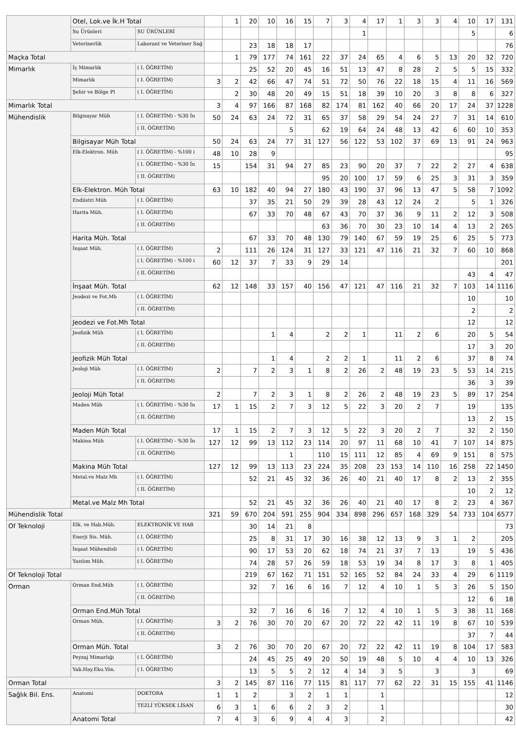| | Otel, Lok.ve İk.H Total | | | 1 | 20 | 10 | 16 | 15 | 7 | 3 | 4 | 17 | 1 | 3 | 3 | 4 | 10 | 17 | 131 |
| | Su Ürünleri | SU ÜRÜNLERİ | | | | | | | | | 1 | | | | | | 5 | | 6 |
| | Veterinerlik | Laborant ve Veteriner Sağ | | | 23 | 18 | 18 | 17 | | | | | | | | | | | 76 |
| Maçka Total | | | | 1 | 79 | 177 | 74 | 161 | 22 | 37 | 24 | 65 | 4 | 6 | 5 | 13 | 20 | 32 | 720 |
| Mimarlık | İç Mimarlık | ( I. ÖĞRETİM) | | | 25 | 52 | 20 | 45 | 16 | 51 | 13 | 47 | 8 | 28 | 2 | 5 | 5 | 15 | 332 |
| | Mimarlık | ( I. ÖĞRETİM) | 3 | 2 | 42 | 66 | 47 | 74 | 51 | 72 | 50 | 76 | 22 | 18 | 15 | 4 | 11 | 16 | 569 |
| | Şehir ve Bölge Pl | ( I. ÖĞRETİM) | | 2 | 30 | 48 | 20 | 49 | 15 | 51 | 18 | 39 | 10 | 20 | 3 | 8 | 8 | 6 | 327 |
| Mimarlık Total | | | 3 | 4 | 97 | 166 | 87 | 168 | 82 | 174 | 81 | 162 | 40 | 66 | 20 | 17 | 24 | 37 | 1228 |
| Mühendislik | Bilgisayar Müh | ( I. ÖĞRETİM) - %30 İn | 50 | 24 | 63 | 24 | 72 | 31 | 65 | 37 | 58 | 29 | 54 | 24 | 27 | 7 | 31 | 14 | 610 |
| | | ( II. ÖĞRETİM) | | | | | 5 | | 62 | 19 | 64 | 24 | 48 | 13 | 42 | 6 | 60 | 10 | 353 |
| | Bilgisayar Müh Total | | 50 | 24 | 63 | 24 | 77 | 31 | 127 | 56 | 122 | 53 | 102 | 37 | 69 | 13 | 91 | 24 | 963 |
| | Elk-Elektron. Müh | ( I. ÖĞRETİM) - %100 i | 48 | 10 | 28 | 9 | | | | | | | | | | | | | 95 |
| | | ( I. ÖĞRETİM) - %30 İn | 15 | | 154 | 31 | 94 | 27 | 85 | 23 | 90 | 20 | 37 | 7 | 22 | 2 | 27 | 4 | 638 |
| | | ( II. ÖĞRETİM) | | | | | | | 95 | 20 | 100 | 17 | 59 | 6 | 25 | 3 | 31 | 3 | 359 |
| | Elk-Elektron. Müh Total | | 63 | 10 | 182 | 40 | 94 | 27 | 180 | 43 | 190 | 37 | 96 | 13 | 47 | 5 | 58 | 7 | 1092 |
| | Endüstri Müh | ( I. ÖĞRETİM) | | | 37 | 35 | 21 | 50 | 29 | 39 | 28 | 43 | 12 | 24 | 2 | | 5 | 1 | 326 |
| | Harita Müh. | ( I. ÖĞRETİM) | | | 67 | 33 | 70 | 48 | 67 | 43 | 70 | 37 | 36 | 9 | 11 | 2 | 12 | 3 | 508 |
| | | ( II. ÖĞRETİM) | | | | | | | 63 | 36 | 70 | 30 | 23 | 10 | 14 | 4 | 13 | 2 | 265 |
| | Harita Müh. Total | | | | 67 | 33 | 70 | 48 | 130 | 79 | 140 | 67 | 59 | 19 | 25 | 6 | 25 | 5 | 773 |
| | İnşaat Müh. | ( I. ÖĞRETİM) | 2 | | 111 | 26 | 124 | 31 | 127 | 33 | 121 | 47 | 116 | 21 | 32 | 7 | 60 | 10 | 868 |
| | | ( I. ÖĞRETİM) - %100 i | 60 | 12 | 37 | 7 | 33 | 9 | 29 | 14 | | | | | | | | | 201 |
| | | ( II. ÖĞRETİM) | | | | | | | | | | | | | | | 43 | 4 | 47 |
| | İnşaat Müh. Total | | 62 | 12 | 148 | 33 | 157 | 40 | 156 | 47 | 121 | 47 | 116 | 21 | 32 | 7 | 103 | 14 | 1116 |
| | Jeodezi ve Fot.Mh | ( I. ÖĞRETİM) | | | | | | | | | | | | | | | 10 | | 10 |
| | | ( II. ÖĞRETİM) | | | | | | | | | | | | | | | 2 | | 2 |
| | Jeodezi ve Fot.Mh Total | | | | | | | | | | | | | | | | 12 | | 12 |
| | Jeofizik Müh | ( I. ÖĞRETİM) | | | | 1 | 4 | | 2 | 2 | 1 | | 11 | 2 | 6 | | 20 | 5 | 54 |
| | | ( II. ÖĞRETİM) | | | | | | | | | | | | | | | 17 | 3 | 20 |
| | Jeofizik Müh Total | | | | | 1 | 4 | | 2 | 2 | 1 | | 11 | 2 | 6 | | 37 | 8 | 74 |
| | Jeoloji Müh | ( I. ÖĞRETİM) | 2 | | 7 | 2 | 3 | 1 | 8 | 2 | 26 | 2 | 48 | 19 | 23 | 5 | 53 | 14 | 215 |
| | | ( II. ÖĞRETİM) | | | | | | | | | | | | | | | 36 | 3 | 39 |
| | Jeoloji Müh Total | | 2 | | 7 | 2 | 3 | 1 | 8 | 2 | 26 | 2 | 48 | 19 | 23 | 5 | 89 | 17 | 254 |
| | Maden Müh | ( I. ÖĞRETİM) - %30 İn | 17 | 1 | 15 | 2 | 7 | 3 | 12 | 5 | 22 | 3 | 20 | 2 | 7 | | 19 | | 135 |
| | | ( II. ÖĞRETİM) | | | | | | | | | | | | | | | 13 | 2 | 15 |
| | Maden Müh Total | | 17 | 1 | 15 | 2 | 7 | 3 | 12 | 5 | 22 | 3 | 20 | 2 | 7 | | 32 | 2 | 150 |
| | Makina Müh | ( I. ÖĞRETİM) - %30 İn | 127 | 12 | 99 | 13 | 112 | 23 | 114 | 20 | 97 | 11 | 68 | 10 | 41 | 7 | 107 | 14 | 875 |
| | | ( II. ÖĞRETİM) | | | | | 1 | | 110 | 15 | 111 | 12 | 85 | 4 | 69 | 9 | 151 | 8 | 575 |
| | Makina Müh Total | | 127 | 12 | 99 | 13 | 113 | 23 | 224 | 35 | 208 | 23 | 153 | 14 | 110 | 16 | 258 | 22 | 1450 |
| | Metal.ve Malz Mh | ( I. ÖĞRETİM) | | | 52 | 21 | 45 | 32 | 36 | 26 | 40 | 21 | 40 | 17 | 8 | 2 | 13 | 2 | 355 |
| | | ( II. ÖĞRETİM) | | | | | | | | | | | | | | | 10 | 2 | 12 |
| | Metal.ve Malz Mh Total | | | | 52 | 21 | 45 | 32 | 36 | 26 | 40 | 21 | 40 | 17 | 8 | 2 | 23 | 4 | 367 |
| Mühendislik Total | | | 321 | 59 | 670 | 204 | 591 | 255 | 904 | 334 | 898 | 296 | 657 | 168 | 329 | 54 | 733 | 104 | 6577 |
| Of Teknoloji | Elk. ve Hab.Müh. | ELEKTRONİK VE HAB | | | 30 | 14 | 21 | 8 | | | | | | | | | | | 73 |
| | Enerji Sis. Müh. | ( I. ÖĞRETİM) | | | 25 | 8 | 31 | 17 | 30 | 16 | 38 | 12 | 13 | 9 | 3 | 1 | 2 | | 205 |
| | İnşaat Mühendisli | ( I. ÖĞRETİM) | | | 90 | 17 | 53 | 20 | 62 | 18 | 74 | 21 | 37 | 7 | 13 | | 19 | 5 | 436 |
| | Yazılım Müh. | ( I. ÖĞRETİM) | | | 74 | 28 | 57 | 26 | 59 | 18 | 53 | 19 | 34 | 8 | 17 | 3 | 8 | 1 | 405 |
| Of Teknoloji Total | | | | | 219 | 67 | 162 | 71 | 151 | 52 | 165 | 52 | 84 | 24 | 33 | 4 | 29 | 6 | 1119 |
| Orman | Orman End.Müh | ( I. ÖĞRETİM) | | | 32 | 7 | 16 | 6 | 16 | 7 | 12 | 4 | 10 | 1 | 5 | 3 | 26 | 5 | 150 |
| | | ( II. ÖĞRETİM) | | | | | | | | | | | | | | | 12 | 6 | 18 |
| | Orman End.Müh Total | | | | 32 | 7 | 16 | 6 | 16 | 7 | 12 | 4 | 10 | 1 | 5 | 3 | 38 | 11 | 168 |
| | Orman Müh. | ( I. ÖĞRETİM) | 3 | 2 | 76 | 30 | 70 | 20 | 67 | 20 | 72 | 22 | 42 | 11 | 19 | 8 | 67 | 10 | 539 |
| | | ( II. ÖĞRETİM) | | | | | | | | | | | | | | | 37 | 7 | 44 |
| | Orman Müh. Total | | 3 | 2 | 76 | 30 | 70 | 20 | 67 | 20 | 72 | 22 | 42 | 11 | 19 | 8 | 104 | 17 | 583 |
| | Peyzaj Mimarlığı | ( I. ÖĞRETİM) | | | 24 | 45 | 25 | 49 | 20 | 50 | 19 | 48 | 5 | 10 | 4 | 4 | 10 | 13 | 326 |
| | Yab.Hay.Eko.Yön. | ( I. ÖĞRETİM) | | | 13 | 5 | 5 | 2 | 12 | 4 | 14 | 3 | 5 | | 3 | | 3 | | 69 |
| Orman Total | | | 3 | 2 | 145 | 87 | 116 | 77 | 115 | 81 | 117 | 77 | 62 | 22 | 31 | 15 | 155 | 41 | 1146 |
| Sağlık Bil. Ens. | Anatomi | DOKTORA | 1 | 1 | 2 | | 3 | 2 | 1 | 1 | | 1 | | | | | | | 12 |
| | | TEZLİ YÜKSEK LİSAN | 6 | 3 | 1 | 6 | 6 | 2 | 3 | 2 | | 1 | | | | | | | 30 |
| | Anatomi Total | | 7 | 4 | 3 | 6 | 9 | 4 | 4 | 3 | | 2 | | | | | | | 42 |